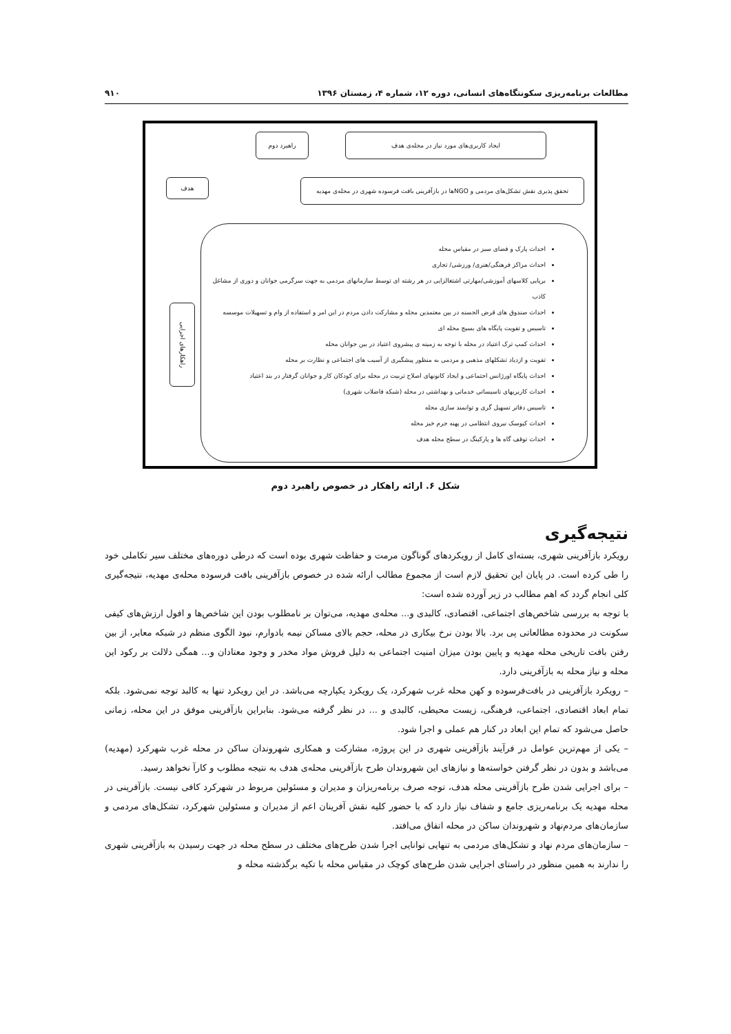مطالعات برنامه‌ریزی سکونتگاه‌های انسانی، دوره ۱۲، شماره ۴، زمستان ۱۳۹۶ ۹۱۰
راهبرد دوم ایجاد کاربری‌های مورد نیاز در محله‌ی هدف
هدف
تحقق پذیری نقش تشکل‌های مردمی و NGOها در بازآفرینی بافت فرسوده شهری در محله‌ی مهدیه
راهکارهای اجرایی
احداث پارک و فضای سبز در مقیاس محله
احداث مراکز فرهنگی/هنری/ ورزشی/ تجاری
برپایی کلاسهای آموزشی/مهارتی اشتغالزایی در هر رشته ای توسط سازمانهای مردمی به جهت سرگرمی جوانان و دوری از مشاغل کاذب
احداث صندوق های قرض الحسنه در بین معتمدین محله و مشارکت دادن مردم در این امر و استفاده از وام و تسهیلات موسسه
تاسیس و تقویت پایگاه های بسیج محله ای
احداث کمپ ترک اعتیاد در محله با توجه به زمینه ی پیشروی اعتیاد در بین جوانان محله
تقویت و ازدیاد تشکلهای مذهبی و مردمی به منظور پیشگیری از آسیب های اجتماعی و نظارت بر محله
احداث پایگاه اورژانس اجتماعی و ایجاد کانونهای اصلاح تربیت در محله برای کودکان کار و جوانان گرفتار در بند اعتیاد
احداث کاربریهای تاسیساتی خدماتی و بهداشتی در محله (شبکه فاضلاب شهری)
تاسیس دفاتر تسهیل گری و توانمند سازی محله
احداث کیوسک نیروی انتظامی در پهنه جرم خیز محله
احداث توقف گاه ها و پارکینگ در سطح محله هدف
شکل ۶. ارائه راهکار در خصوص راهبرد دوم
نتیجه‌گیری
رویکرد بازآفرینی شهری، بسته‌ای کامل از رویکردهای گوناگون مرمت و حفاظت شهری بوده است که درطی دوره‌های مختلف سیر تکاملی خود را طی کرده است. در پایان این تحقیق لازم است از مجموع مطالب ارائه شده در خصوص بازآفرینی بافت فرسوده محله‌ی مهدیه، نتیجه‌گیری کلی انجام گردد که اهم مطالب در زیر آورده شده است:
با توجه به بررسی شاخص‌های اجتماعی، اقتصادی، کالبدی و... محله‌ی مهدیه، می‌توان بر نامطلوب بودن این شاخص‌ها و افول ارزش‌های کیفی سکونت در محدوده مطالعاتی پی برد. بالا بودن نرخ بیکاری در محله، حجم بالای مساکن نیمه بادوارم، نبود الگوی منظم در شبکه معابر، از بین رفتن بافت تاریخی محله مهدیه و پایین بودن میزان امنیت اجتماعی به دلیل فروش مواد مخدر و وجود معتادان و... همگی دلالت بر رکود این محله و نیاز محله به بازآفرینی دارد.
– رویکرد بازآفرینی در بافت‌فرسوده و کهن محله غرب شهرکرد، یک رویکرد یکپارچه می‌باشد. در این رویکرد تنها به کالبد توجه نمی‌شود. بلکه تمام ابعاد اقتصادی، اجتماعی، فرهنگی، زیست محیطی، کالبدی و ... در نظر گرفته می‌شود. بنابراین بازآفرینی موفق در این محله، زمانی حاصل می‌شود که تمام این ابعاد در کنار هم عملی و اجرا شود.
– یکی از مهم‌ترین عوامل در فرآیند بازآفرینی شهری در این پروژه، مشارکت و همکاری شهروندان ساکن در محله غرب شهرکرد (مهدیه) می‌باشد و بدون در نظر گرفتن خواسته‌ها و نیازهای این شهروندان طرح بازآفرینی محله‌ی هدف به نتیجه مطلوب و کارآ نخواهد رسید.
– برای اجرایی شدن طرح بازآفرینی محله هدف، توجه صرف برنامه‌ریزان و مدیران و مسئولین مربوط در شهرکرد کافی نیست. بازآفرینی در محله مهدیه یک برنامه‌ریزی جامع و شفاف نیاز دارد که با حضور کلیه نقش آفرینان اعم از مدیران و مسئولین شهرکرد، تشکل‌های مردمی و سازمان‌های مردم‌نهاد و شهروندان ساکن در محله اتفاق می‌افتد.
– سازمان‌های مردم نهاد و تشکل‌های مردمی به تنهایی توانایی اجرا شدن طرح‌های مختلف در سطح محله در جهت رسیدن به بازآفرینی شهری را ندارند به همین منظور در راستای اجرایی شدن طرح‌های کوچک در مقیاس محله با تکیه برگذشته محله و